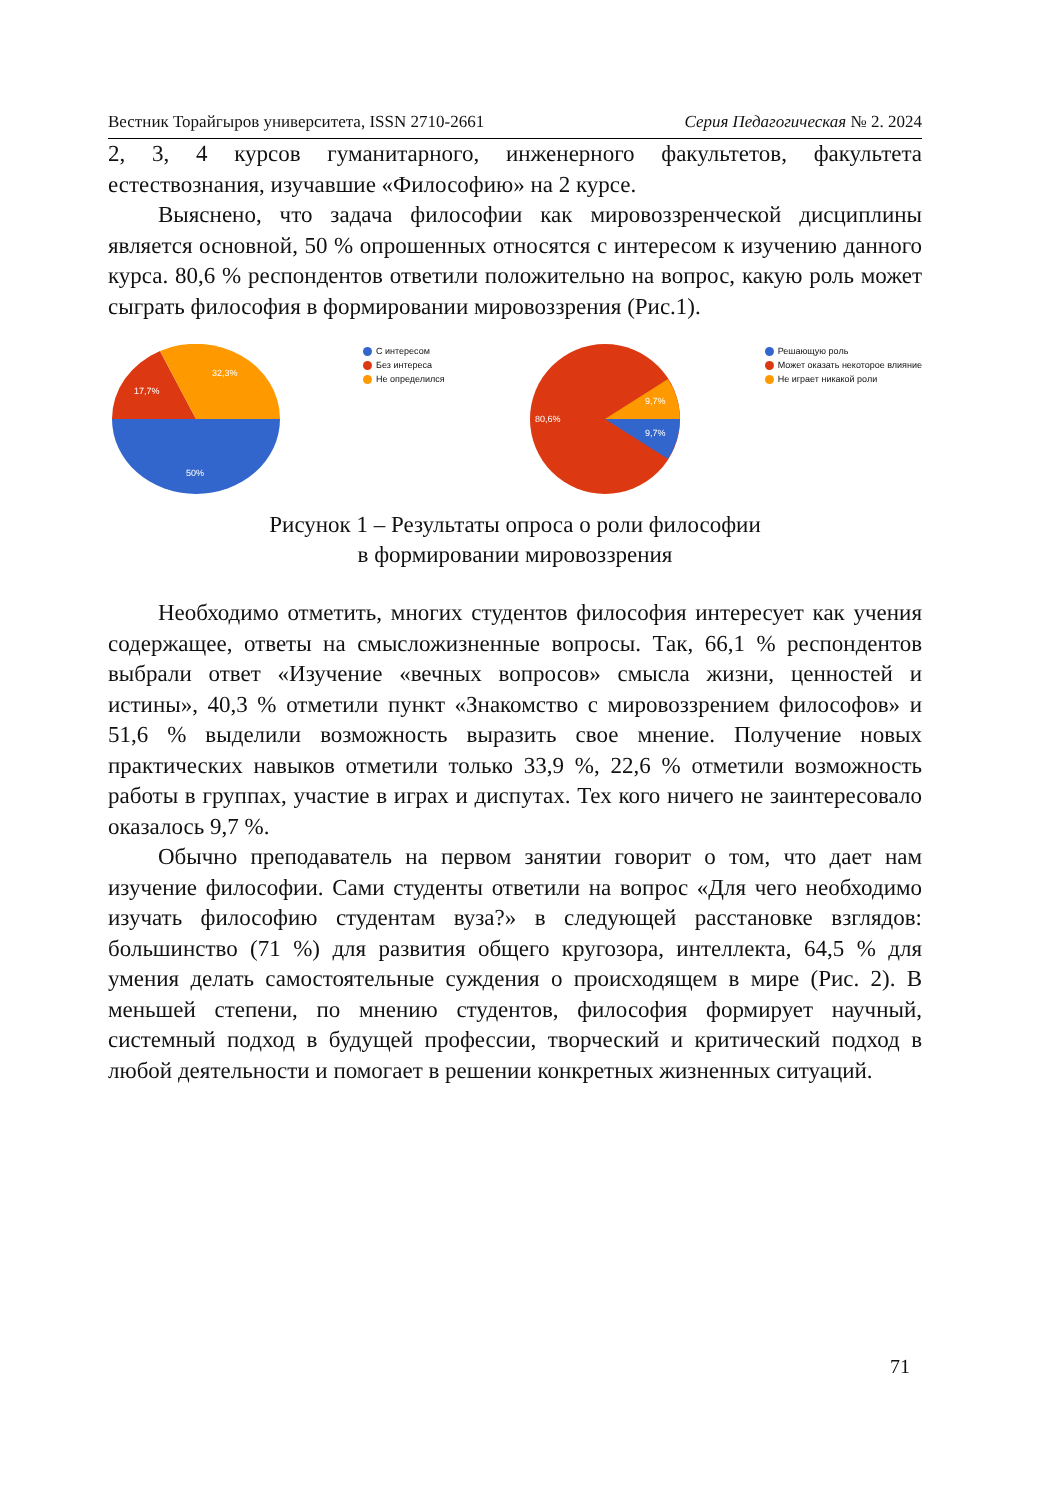Вестник Торайгыров университета, ISSN 2710-2661 Серия Педагогическая № 2. 2024
2, 3, 4 курсов гуманитарного, инженерного факультетов, факультета естествознания, изучавшие «Философию» на 2 курсе.
Выяснено, что задача философии как мировоззренческой дисциплины является основной, 50 % опрошенных относятся с интересом к изучению данного курса. 80,6 % респондентов ответили положительно на вопрос, какую роль может сыграть философия в формировании мировоззрения (Рис.1).
50%
17,7%
32,3%
С интересом
Без интереса
Не определился
80,6%
9,7%
9,7%
Решающую роль
Может оказать некоторое влияние
Не играет никакой роли
Рисунок 1 – Результаты опроса о роли философии
в формировании мировоззрения
Необходимо отметить, многих студентов философия интересует как учения содержащее, ответы на смысложизненные вопросы. Так, 66,1 % респондентов выбрали ответ «Изучение «вечных вопросов» смысла жизни, ценностей и истины», 40,3 % отметили пункт «Знакомство с мировоззрением философов» и 51,6 % выделили возможность выразить свое мнение. Получение новых практических навыков отметили только 33,9 %, 22,6 % отметили возможность работы в группах, участие в играх и диспутах. Тех кого ничего не заинтересовало оказалось 9,7 %.
Обычно преподаватель на первом занятии говорит о том, что дает нам изучение философии. Сами студенты ответили на вопрос «Для чего необходимо изучать философию студентам вуза?» в следующей расстановке взглядов: большинство (71 %) для развития общего кругозора, интеллекта, 64,5 % для умения делать самостоятельные суждения о происходящем в мире (Рис. 2). В меньшей степени, по мнению студентов, философия формирует научный, системный подход в будущей профессии, творческий и критический подход в любой деятельности и помогает в решении конкретных жизненных ситуаций.
71